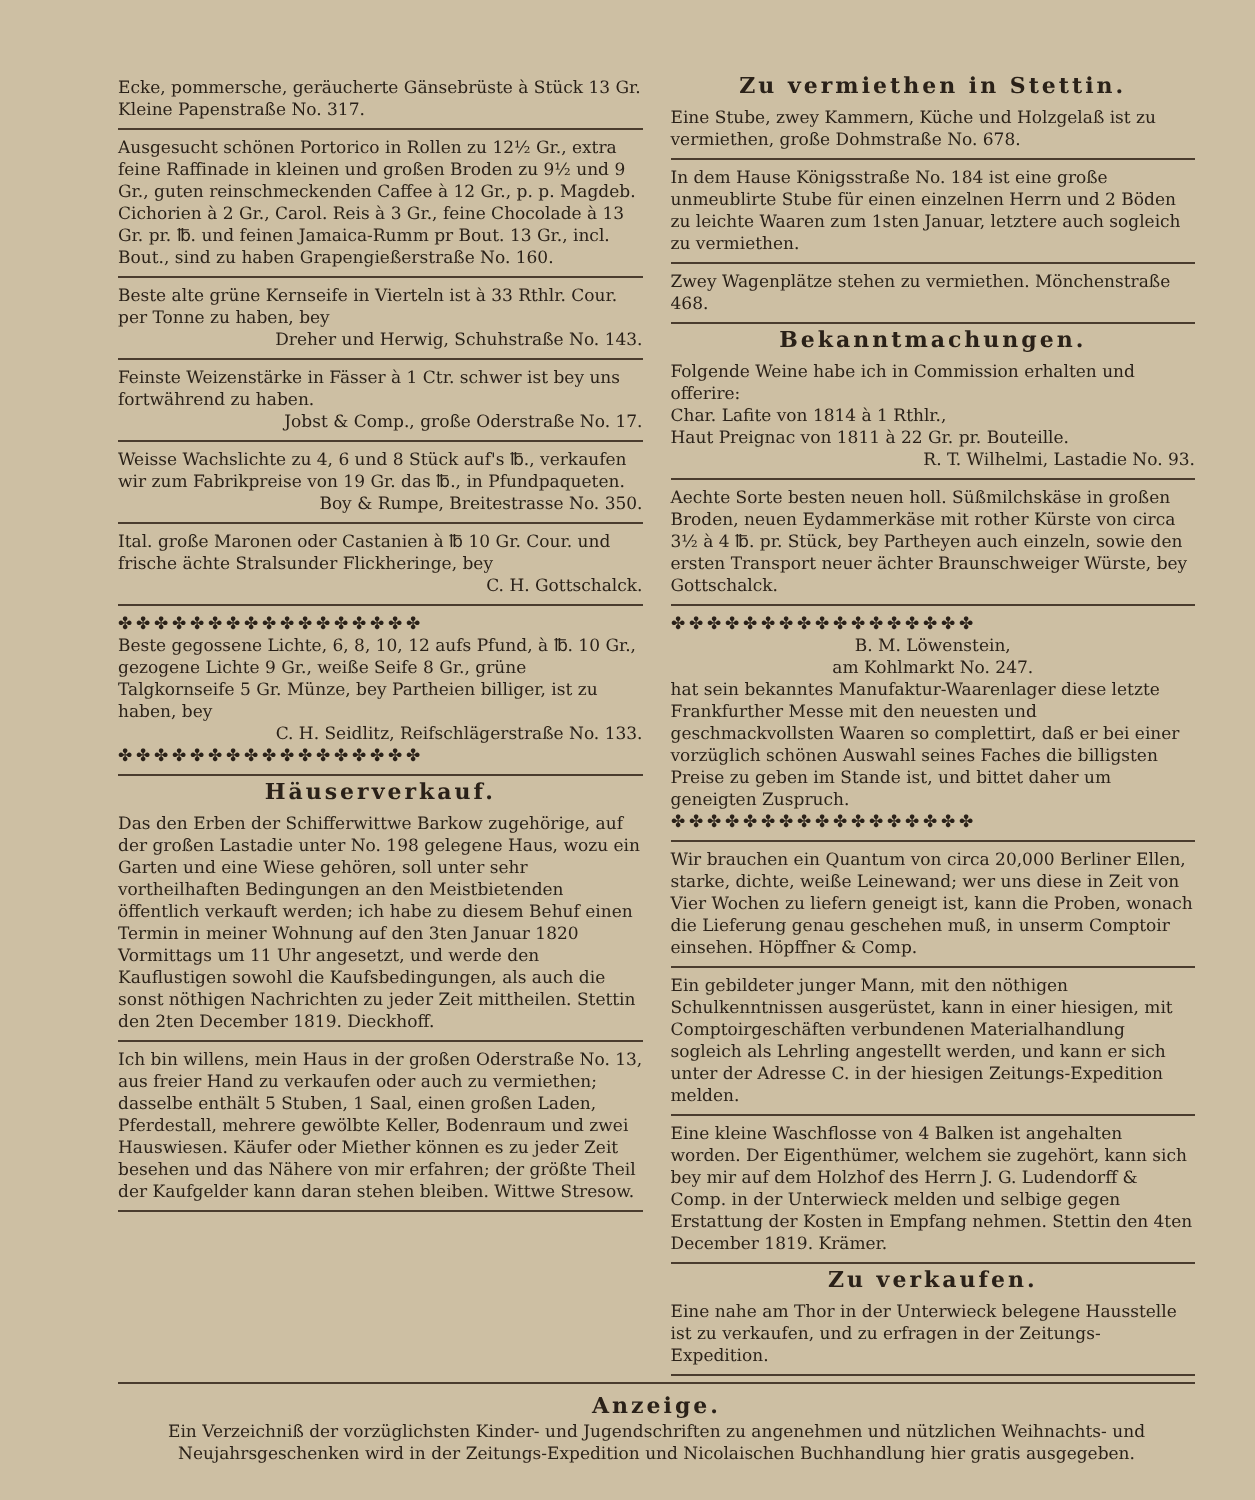Ecke, pommersche, geräucherte Gänsebrüste à Stück 13 Gr. Kleine Papenstraße No. 317.
Ausgesucht schönen Portorico in Rollen zu 12½ Gr., extra feine Raffinade in kleinen und großen Broden zu 9½ und 9 Gr., guten reinschmeckenden Caffee à 12 Gr., p. p. Magdeb. Cichorien à 2 Gr., Carol. Reis à 3 Gr., feine Chocolade à 13 Gr. pr. ℔. und feinen Jamaica-Rumm pr Bout. 13 Gr., incl. Bout., sind zu haben Grapengießerstraße No. 160.
Beste alte grüne Kernseife in Vierteln ist à 33 Rthlr. Cour. per Tonne zu haben, bey
Dreher und Herwig, Schuhstraße No. 143.
Feinste Weizenstärke in Fässer à 1 Ctr. schwer ist bey uns fortwährend zu haben.
Jobst & Comp., große Oderstraße No. 17.
Weisse Wachslichte zu 4, 6 und 8 Stück auf's ℔., verkaufen wir zum Fabrikpreise von 19 Gr. das ℔., in Pfundpaqueten.
Boy & Rumpe, Breitestrasse No. 350.
Ital. große Maronen oder Castanien à ℔ 10 Gr. Cour. und frische ächte Stralsunder Flickheringe, bey
C. H. Gottschalck.
✤✤✤✤✤✤✤✤✤✤✤✤✤✤✤✤✤
Beste gegossene Lichte, 6, 8, 10, 12 aufs Pfund, à ℔. 10 Gr., gezogene Lichte 9 Gr., weiße Seife 8 Gr., grüne Talgkornseife 5 Gr. Münze, bey Partheien billiger, ist zu haben, bey
C. H. Seidlitz, Reifschlägerstraße No. 133.
✤✤✤✤✤✤✤✤✤✤✤✤✤✤✤✤✤
Häuserverkauf.
Das den Erben der Schifferwittwe Barkow zugehörige, auf der großen Lastadie unter No. 198 gelegene Haus, wozu ein Garten und eine Wiese gehören, soll unter sehr vortheilhaften Bedingungen an den Meistbietenden öffentlich verkauft werden; ich habe zu diesem Behuf einen Termin in meiner Wohnung auf den 3ten Januar 1820 Vormittags um 11 Uhr angesetzt, und werde den Kauflustigen sowohl die Kaufsbedingungen, als auch die sonst nöthigen Nachrichten zu jeder Zeit mittheilen. Stettin den 2ten December 1819. Dieckhoff.
Ich bin willens, mein Haus in der großen Oderstraße No. 13, aus freier Hand zu verkaufen oder auch zu vermiethen; dasselbe enthält 5 Stuben, 1 Saal, einen großen Laden, Pferdestall, mehrere gewölbte Keller, Bodenraum und zwei Hauswiesen. Käufer oder Miether können es zu jeder Zeit besehen und das Nähere von mir erfahren; der größte Theil der Kaufgelder kann daran stehen bleiben. Wittwe Stresow.
Zu vermiethen in Stettin.
Eine Stube, zwey Kammern, Küche und Holzgelaß ist zu vermiethen, große Dohmstraße No. 678.
In dem Hause Königsstraße No. 184 ist eine große unmeublirte Stube für einen einzelnen Herrn und 2 Böden zu leichte Waaren zum 1sten Januar, letztere auch sogleich zu vermiethen.
Zwey Wagenplätze stehen zu vermiethen. Mönchenstraße 468.
Bekanntmachungen.
Folgende Weine habe ich in Commission erhalten und offerire:
Char. Lafite von 1814 à 1 Rthlr.,
Haut Preignac von 1811 à 22 Gr. pr. Bouteille.
R. T. Wilhelmi, Lastadie No. 93.
Aechte Sorte besten neuen holl. Süßmilchskäse in großen Broden, neuen Eydammerkäse mit rother Kürste von circa 3½ à 4 ℔. pr. Stück, bey Partheyen auch einzeln, sowie den ersten Transport neuer ächter Braunschweiger Würste, bey Gottschalck.
✤✤✤✤✤✤✤✤✤✤✤✤✤✤✤✤✤
B. M. Löwenstein,
am Kohlmarkt No. 247.
hat sein bekanntes Manufaktur-Waarenlager diese letzte Frankfurther Messe mit den neuesten und geschmackvollsten Waaren so complettirt, daß er bei einer vorzüglich schönen Auswahl seines Faches die billigsten Preise zu geben im Stande ist, und bittet daher um geneigten Zuspruch.
✤✤✤✤✤✤✤✤✤✤✤✤✤✤✤✤✤
Wir brauchen ein Quantum von circa 20,000 Berliner Ellen, starke, dichte, weiße Leinewand; wer uns diese in Zeit von Vier Wochen zu liefern geneigt ist, kann die Proben, wonach die Lieferung genau geschehen muß, in unserm Comptoir einsehen. Höpffner & Comp.
Ein gebildeter junger Mann, mit den nöthigen Schulkenntnissen ausgerüstet, kann in einer hiesigen, mit Comptoirgeschäften verbundenen Materialhandlung sogleich als Lehrling angestellt werden, und kann er sich unter der Adresse C. in der hiesigen Zeitungs-Expedition melden.
Eine kleine Waschflosse von 4 Balken ist angehalten worden. Der Eigenthümer, welchem sie zugehört, kann sich bey mir auf dem Holzhof des Herrn J. G. Ludendorff & Comp. in der Unterwieck melden und selbige gegen Erstattung der Kosten in Empfang nehmen. Stettin den 4ten December 1819. Krämer.
Zu verkaufen.
Eine nahe am Thor in der Unterwieck belegene Hausstelle ist zu verkaufen, und zu erfragen in der Zeitungs-Expedition.
Anzeige.
Ein Verzeichniß der vorzüglichsten Kinder- und Jugendschriften zu angenehmen und nützlichen Weihnachts- und Neujahrsgeschenken wird in der Zeitungs-Expedition und Nicolaischen Buchhandlung hier gratis ausgegeben.